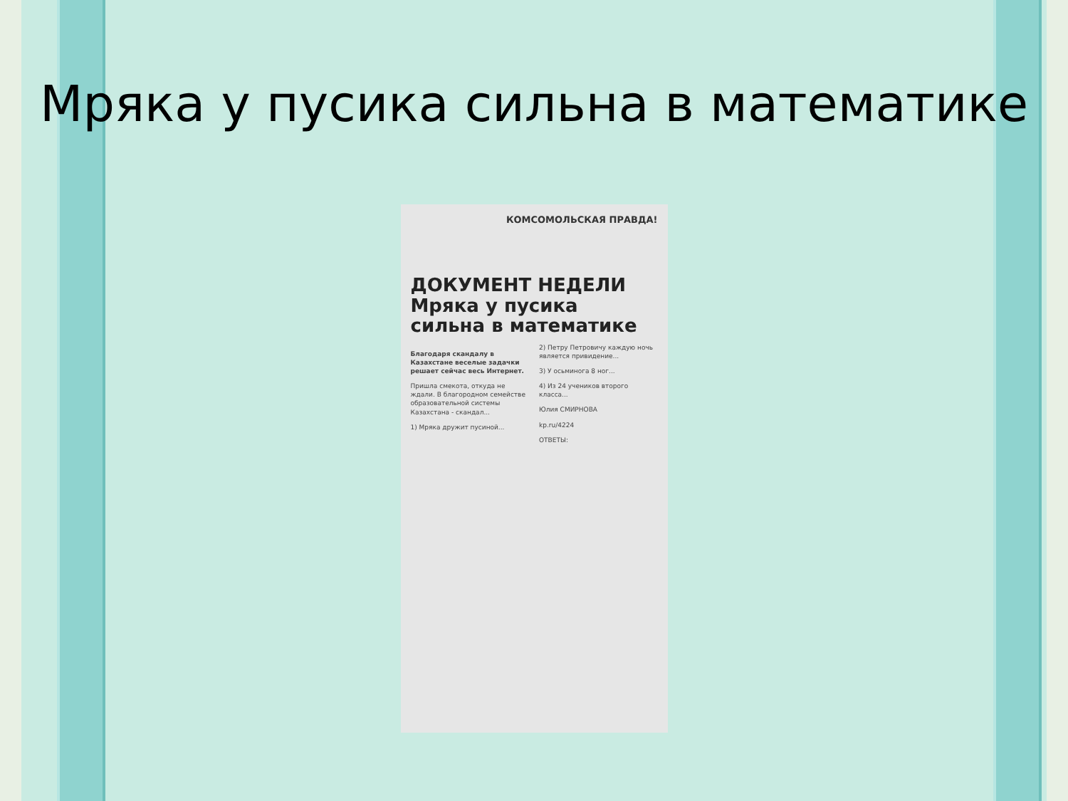Мряка у пусика сильна в математике
КОМСОМОЛЬСКАЯ ПРАВДА!
ДОКУМЕНТ НЕДЕЛИ
Мряка у пусика сильна в математике
Благодаря скандалу в Казахстане веселые задачки решает сейчас весь Интернет.
Пришла смекота, откуда не ждали. В благородном семействе образовательной системы Казахстана - скандал...
1) Мряка дружит пусиной...
2) Петру Петровичу каждую ночь является привидение...
3) У осьминога 8 ног...
4) Из 24 учеников второго класса...
Юлия СМИРНОВА
kp.ru/4224
ОТВЕТЫ: